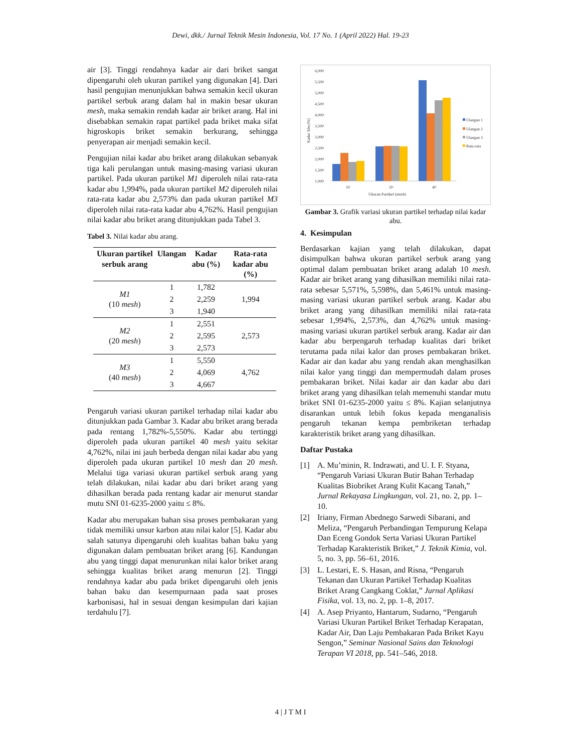Dewi, dkk./ Jurnal Teknik Mesin Indonesia, Vol. 17 No. 1 (April 2022) Hal. 19-23
air [3]. Tinggi rendahnya kadar air dari briket sangat dipengaruhi oleh ukuran partikel yang digunakan [4]. Dari hasil pengujian menunjukkan bahwa semakin kecil ukuran partikel serbuk arang dalam hal in makin besar ukuran mesh, maka semakin rendah kadar air briket arang. Hal ini disebabkan semakin rapat partikel pada briket maka sifat higroskopis briket semakin berkurang, sehingga penyerapan air menjadi semakin kecil.
Pengujian nilai kadar abu briket arang dilakukan sebanyak tiga kali perulangan untuk masing-masing variasi ukuran partikel. Pada ukuran partikel M1 diperoleh nilai rata-rata kadar abu 1,994%, pada ukuran partikel M2 diperoleh nilai rata-rata kadar abu 2,573% dan pada ukuran partikel M3 diperoleh nilai rata-rata kadar abu 4,762%. Hasil pengujian nilai kadar abu briket arang ditunjukkan pada Tabel 3.
Tabel 3. Nilai kadar abu arang.
| Ukuran partikel serbuk arang | Ulangan | Kadar abu (%) | Rata-rata kadar abu (%) |
| --- | --- | --- | --- |
| M1 (10 mesh ) | 1 | 1,782 | 1,994 |
| | 2 | 2,259 | |
| | 3 | 1,940 | |
| M2 (20 mesh ) | 1 | 2,551 | 2,573 |
| | 2 | 2,595 | |
| | 3 | 2,573 | |
| M3 (40 mesh ) | 1 | 5,550 | 4,762 |
| | 2 | 4,069 | |
| | 3 | 4,667 | |
Pengaruh variasi ukuran partikel terhadap nilai kadar abu ditunjukkan pada Gambar 3. Kadar abu briket arang berada pada rentang 1,782%-5,550%. Kadar abu tertinggi diperoleh pada ukuran partikel 40 mesh yaitu sekitar 4,762%, nilai ini jauh berbeda dengan nilai kadar abu yang diperoleh pada ukuran partikel 10 mesh dan 20 mesh. Melalui tiga variasi ukuran partikel serbuk arang yang telah dilakukan, nilai kadar abu dari briket arang yang dihasilkan berada pada rentang kadar air menurut standar mutu SNI 01-6235-2000 yaitu ≤ 8%.
Kadar abu merupakan bahan sisa proses pembakaran yang tidak memiliki unsur karbon atau nilai kalor [5]. Kadar abu salah satunya dipengaruhi oleh kualitas bahan baku yang digunakan dalam pembuatan briket arang [6]. Kandungan abu yang tinggi dapat menurunkan nilai kalor briket arang sehingga kualitas briket arang menurun [2]. Tinggi rendahnya kadar abu pada briket dipengaruhi oleh jenis bahan baku dan kesempurnaan pada saat proses karbonisasi, hal in sesuai dengan kesimpulan dari kajian terdahulu [7].
6,000
5,500
5,000
4,500
4,000
3,500
3,000
2,500
2,000
1,500
1,000
10
20
40
Ukuran Partikel (mesh)
Kadar Abu (%)
Ulangan 1
Ulangan 2
Ulangan 3
Rata-rata
Gambar 3. Grafik variasi ukuran partikel terhadap nilai kadar abu.
4. Kesimpulan
Berdasarkan kajian yang telah dilakukan, dapat disimpulkan bahwa ukuran partikel serbuk arang yang optimal dalam pembuatan briket arang adalah 10 mesh. Kadar air briket arang yang dihasilkan memiliki nilai rata-rata sebesar 5,571%, 5,598%, dan 5,461% untuk masing-masing variasi ukuran partikel serbuk arang. Kadar abu briket arang yang dihasilkan memiliki nilai rata-rata sebesar 1,994%, 2,573%, dan 4,762% untuk masing-masing variasi ukuran partikel serbuk arang. Kadar air dan kadar abu berpengaruh terhadap kualitas dari briket terutama pada nilai kalor dan proses pembakaran briket. Kadar air dan kadar abu yang rendah akan menghasilkan nilai kalor yang tinggi dan mempermudah dalam proses pembakaran briket. Nilai kadar air dan kadar abu dari briket arang yang dihasilkan telah memenuhi standar mutu briket SNI 01-6235-2000 yaitu ≤ 8%. Kajian selanjutnya disarankan untuk lebih fokus kepada menganalisis pengaruh tekanan kempa pembriketan terhadap karakteristik briket arang yang dihasilkan.
Daftar Pustaka
[1] A. Mu’minin, R. Indrawati, and U. I. F. Styana, “Pengaruh Variasi Ukuran Butir Bahan Terhadap Kualitas Biobriket Arang Kulit Kacang Tanah,” Jurnal Rekayasa Lingkungan, vol. 21, no. 2, pp. 1–10.
[2] Iriany, Firman Abednego Sarwedi Sibarani, and Meliza, “Pengaruh Perbandingan Tempurung Kelapa Dan Eceng Gondok Serta Variasi Ukuran Partikel Terhadap Karakteristik Briket,” J. Teknik Kimia, vol. 5, no. 3, pp. 56–61, 2016.
[3] L. Lestari, E. S. Hasan, and Risna, “Pengaruh Tekanan dan Ukuran Partikel Terhadap Kualitas Briket Arang Cangkang Coklat,” Jurnal Aplikasi Fisika, vol. 13, no. 2, pp. 1–8, 2017.
[4] A. Asep Priyanto, Hantarum, Sudarno, “Pengaruh Variasi Ukuran Partikel Briket Terhadap Kerapatan, Kadar Air, Dan Laju Pembakaran Pada Briket Kayu Sengon,” Seminar Nasional Sains dan Teknologi Terapan VI 2018, pp. 541–546, 2018.
4 | J T M I